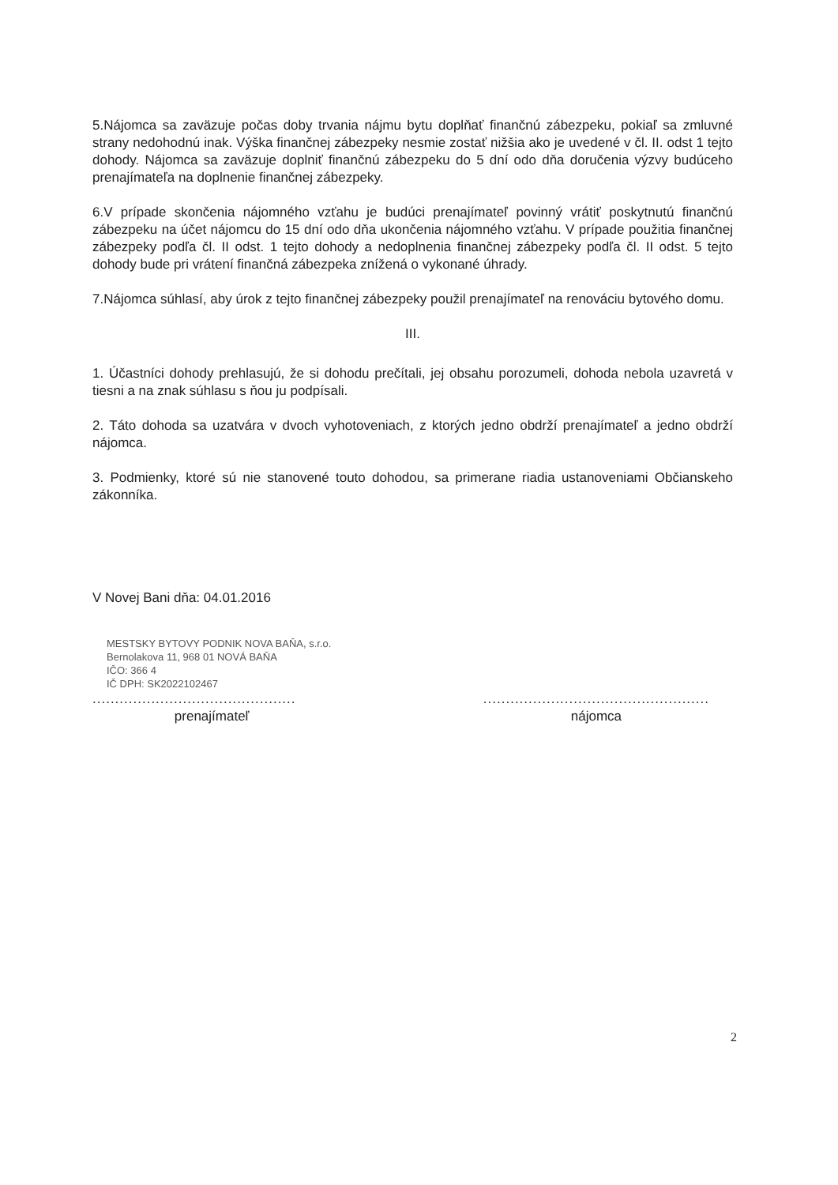5.Nájomca sa zaväzuje počas doby trvania nájmu bytu doplňať finančnú zábezpeku, pokiaľ sa zmluvné strany nedohodnú inak. Výška finančnej zábezpeky nesmie zostať nižšia ako je uvedené v čl. II. odst 1 tejto dohody. Nájomca sa zaväzuje doplniť finančnú zábezpeku do 5 dní odo dňa doručenia výzvy budúceho prenajímateľa na doplnenie finančnej zábezpeky.
6.V prípade skončenia nájomného vzťahu je budúci prenajímateľ povinný vrátiť poskytnutú finančnú zábezpeku na účet nájomcu do 15 dní odo dňa ukončenia nájomného vzťahu. V prípade použitia finančnej zábezpeky podľa čl. II odst. 1 tejto dohody a nedoplnenia finančnej zábezpeky podľa čl. II odst. 5 tejto dohody bude pri vrátení finančná zábezpeka znížená o vykonané úhrady.
7.Nájomca súhlasí, aby úrok z tejto finančnej zábezpeky použil prenajímateľ na renováciu bytového domu.
III.
1. Účastníci dohody prehlasujú, že si dohodu prečítali, jej obsahu porozumeli, dohoda nebola uzavretá v tiesni a na znak súhlasu s ňou ju podpísali.
2. Táto dohoda sa uzatvára v dvoch vyhotoveniach, z ktorých jedno obdrží prenajímateľ a jedno obdrží nájomca.
3. Podmienky, ktoré sú nie stanovené touto dohodou, sa primerane riadia ustanoveniami Občianskeho zákonníka.
V Novej Bani dňa: 04.01.2016
MESTSKY BYTOVY PODNIK NOVA BAŇA, s.r.o.
Bernolakova 11, 968 01 NOVÁ BAŇA
IČO: 366 4
IČ DPH: SK2022102467
.............................................
prenajímateľ
..................................................
nájomca
2